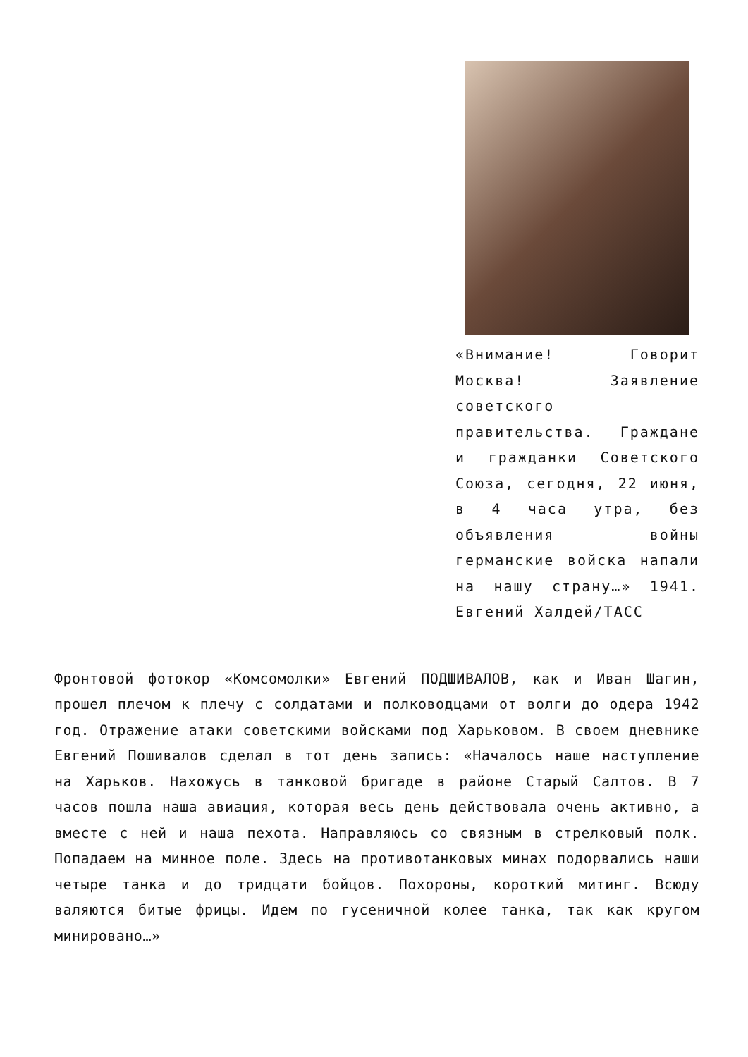«Внимание! Говорит Москва! Заявление советского правительства. Граждане и гражданки Советского Союза, сегодня, 22 июня, в 4 часа утра, без объявления войны германские войска напали на нашу страну…» 1941. Евгений Халдей/ТАСС
Фронтовой фотокор «Комсомолки» Евгений ПОДШИВАЛОВ, как и Иван Шагин, прошел плечом к плечу с солдатами и полководцами от волги до одера 1942 год. Отражение атаки советскими войсками под Харьковом. В своем дневнике Евгений Пошивалов сделал в тот день запись: «Началось наше наступление на Харьков. Нахожусь в танковой бригаде в районе Старый Салтов. В 7 часов пошла наша авиация, которая весь день действовала очень активно, а вместе с ней и наша пехота. Направляюсь со связным в стрелковый полк. Попадаем на минное поле. Здесь на противотанковых минах подорвались наши четыре танка и до тридцати бойцов. Похороны, короткий митинг. Всюду валяются битые фрицы. Идем по гусеничной колее танка, так как кругом минировано…»